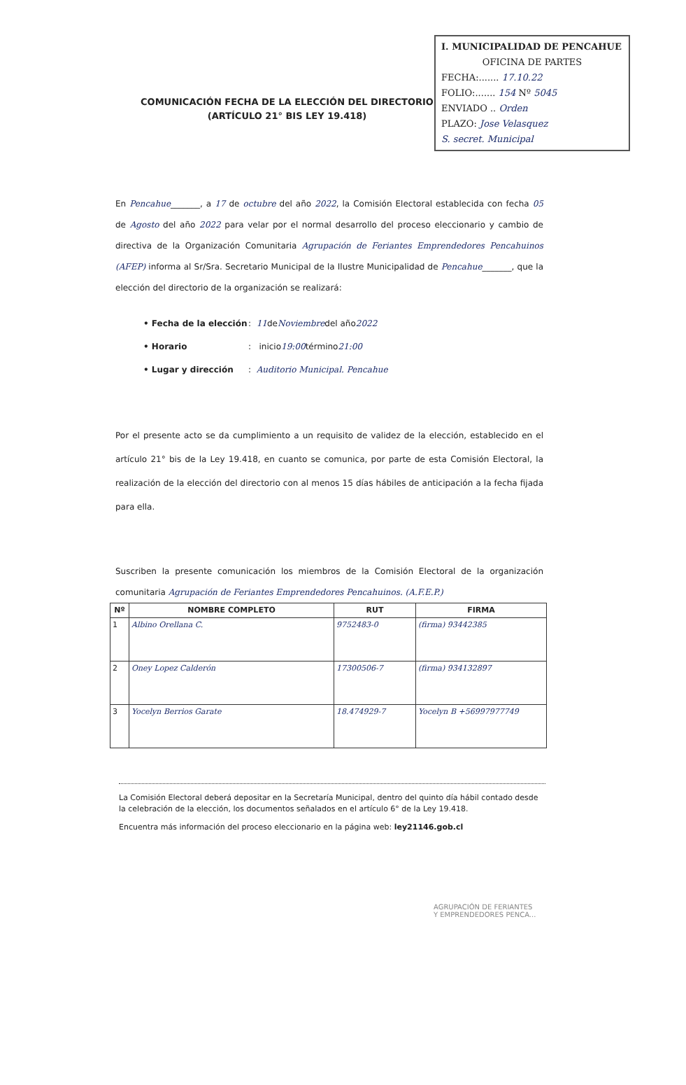I. MUNICIPALIDAD DE PENCAHUE
OFICINA DE PARTES
FECHA:....... 17.10.22
FOLIO:....... 154 Nº 5045
ENVIADO .. Orden
PLAZO: Jose Velasquez
S. secret. Municipal
COMUNICACIÓN FECHA DE LA ELECCIÓN DEL DIRECTORIO
(ARTÍCULO 21° BIS LEY 19.418)
En Pencahue_______, a 17 de octubre del año 2022, la Comisión Electoral establecida con fecha 05 de Agosto del año 2022 para velar por el normal desarrollo del proceso eleccionario y cambio de directiva de la Organización Comunitaria Agrupación de Feriantes Emprendedores Pencahuinos (AFEP) informa al Sr/Sra. Secretario Municipal de la Ilustre Municipalidad de Pencahue_______, que la elección del directorio de la organización se realizará:
• Fecha de la elección : 11 de Noviembre del año 2022
• Horario : inicio 19:00 término 21:00
• Lugar y dirección : Auditorio Municipal. Pencahue
Por el presente acto se da cumplimiento a un requisito de validez de la elección, establecido en el artículo 21° bis de la Ley 19.418, en cuanto se comunica, por parte de esta Comisión Electoral, la realización de la elección del directorio con al menos 15 días hábiles de anticipación a la fecha fijada para ella.
Suscriben la presente comunicación los miembros de la Comisión Electoral de la organización comunitaria Agrupación de Feriantes Emprendedores Pencahuinos. (A.F.E.P.)
| Nº | NOMBRE COMPLETO | RUT | FIRMA |
| --- | --- | --- | --- |
| 1 | Albino Orellana C. | 9752483-0 | (firma) 93442385 |
| 2 | Oney Lopez Calderón | 17300506-7 | (firma) 934132897 |
| 3 | Yocelyn Berrios Garate | 18.474929-7 | Yocelyn B +56997977749 |
La Comisión Electoral deberá depositar en la Secretaría Municipal, dentro del quinto día hábil contado desde la celebración de la elección, los documentos señalados en el artículo 6° de la Ley 19.418.
Encuentra más información del proceso eleccionario en la página web: ley21146.gob.cl
AGRUPACIÓN DE FERIANTES
Y EMPRENDEDORES PENCA...